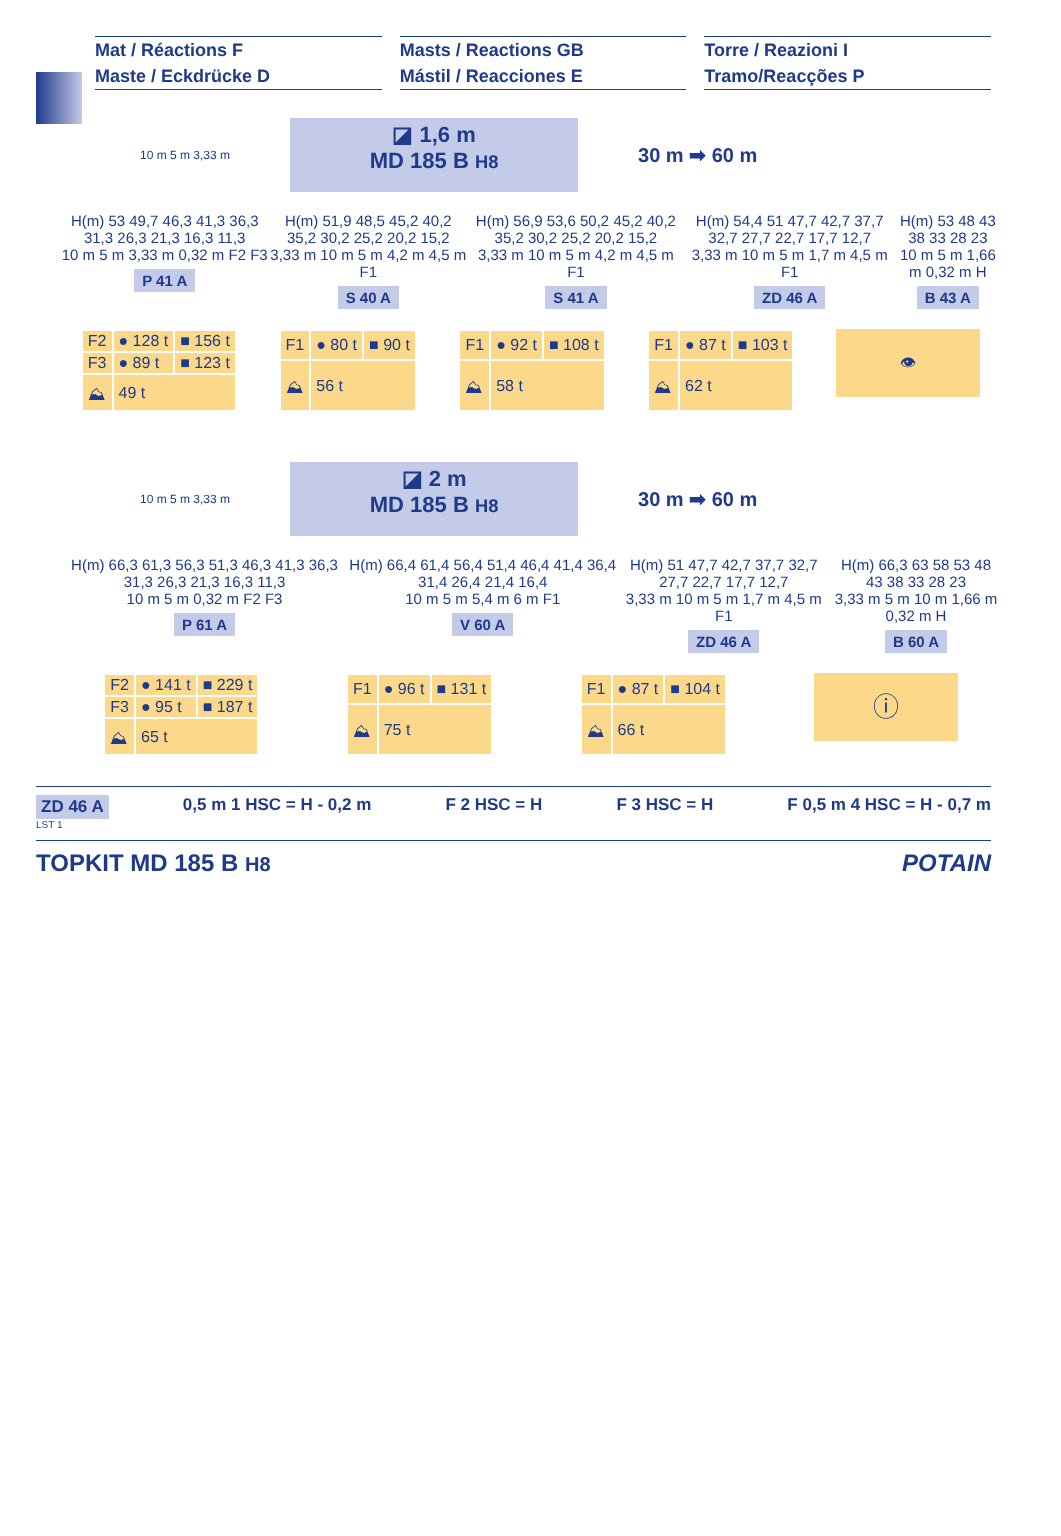Mat / Réactions F
Maste / Eckdrücke D
Masts / Reactions GB
Mástil / Reacciones E
Torre / Reazioni I
Tramo/Reacções P
10 m 5 m 3,33 m
◪ 1,6 m
MD 185 B H8
30 m ➡ 60 m
H(m) 53 49,7 46,3 41,3 36,3 31,3 26,3 21,3 16,3 11,3
10 m 5 m 3,33 m 0,32 m F2 F3
P 41 A
H(m) 51,9 48,5 45,2 40,2 35,2 30,2 25,2 20,2 15,2
3,33 m 10 m 5 m 4,2 m 4,5 m F1
S 40 A
H(m) 56,9 53,6 50,2 45,2 40,2 35,2 30,2 25,2 20,2 15,2
3,33 m 10 m 5 m 4,2 m 4,5 m F1
S 41 A
H(m) 54,4 51 47,7 42,7 37,7 32,7 27,7 22,7 17,7 12,7
3,33 m 10 m 5 m 1,7 m 4,5 m F1
ZD 46 A
H(m) 53 48 43 38 33 28 23
10 m 5 m 1,66 m 0,32 m H
B 43 A
| F2 | ● 128 t | ■ 156 t |
| F3 | ● 89 t | ■ 123 t |
| ⛰ | 49 t | |
| F1 | ● 80 t | ■ 90 t |
| ⛰ | 56 t | |
| F1 | ● 92 t | ■ 108 t |
| ⛰ | 58 t | |
| F1 | ● 87 t | ■ 103 t |
| ⛰ | 62 t | |
👁
10 m 5 m 3,33 m
◪ 2 m
MD 185 B H8
30 m ➡ 60 m
H(m) 66,3 61,3 56,3 51,3 46,3 41,3 36,3 31,3 26,3 21,3 16,3 11,3
10 m 5 m 0,32 m F2 F3
P 61 A
H(m) 66,4 61,4 56,4 51,4 46,4 41,4 36,4 31,4 26,4 21,4 16,4
10 m 5 m 5,4 m 6 m F1
V 60 A
H(m) 51 47,7 42,7 37,7 32,7 27,7 22,7 17,7 12,7
3,33 m 10 m 5 m 1,7 m 4,5 m F1
ZD 46 A
H(m) 66,3 63 58 53 48 43 38 33 28 23
3,33 m 5 m 10 m 1,66 m 0,32 m H
B 60 A
| F2 | ● 141 t | ■ 229 t |
| F3 | ● 95 t | ■ 187 t |
| ⛰ | 65 t | |
| F1 | ● 96 t | ■ 131 t |
| ⛰ | 75 t | |
| F1 | ● 87 t | ■ 104 t |
| ⛰ | 66 t | |
ⓘ
ZD 46 A 0,5 m 1 HSC = H - 0,2 m F 2 HSC = H F 3 HSC = H F 0,5 m 4 HSC = H - 0,7 m
LST 1
TOPKIT MD 185 B H8 POTAIN